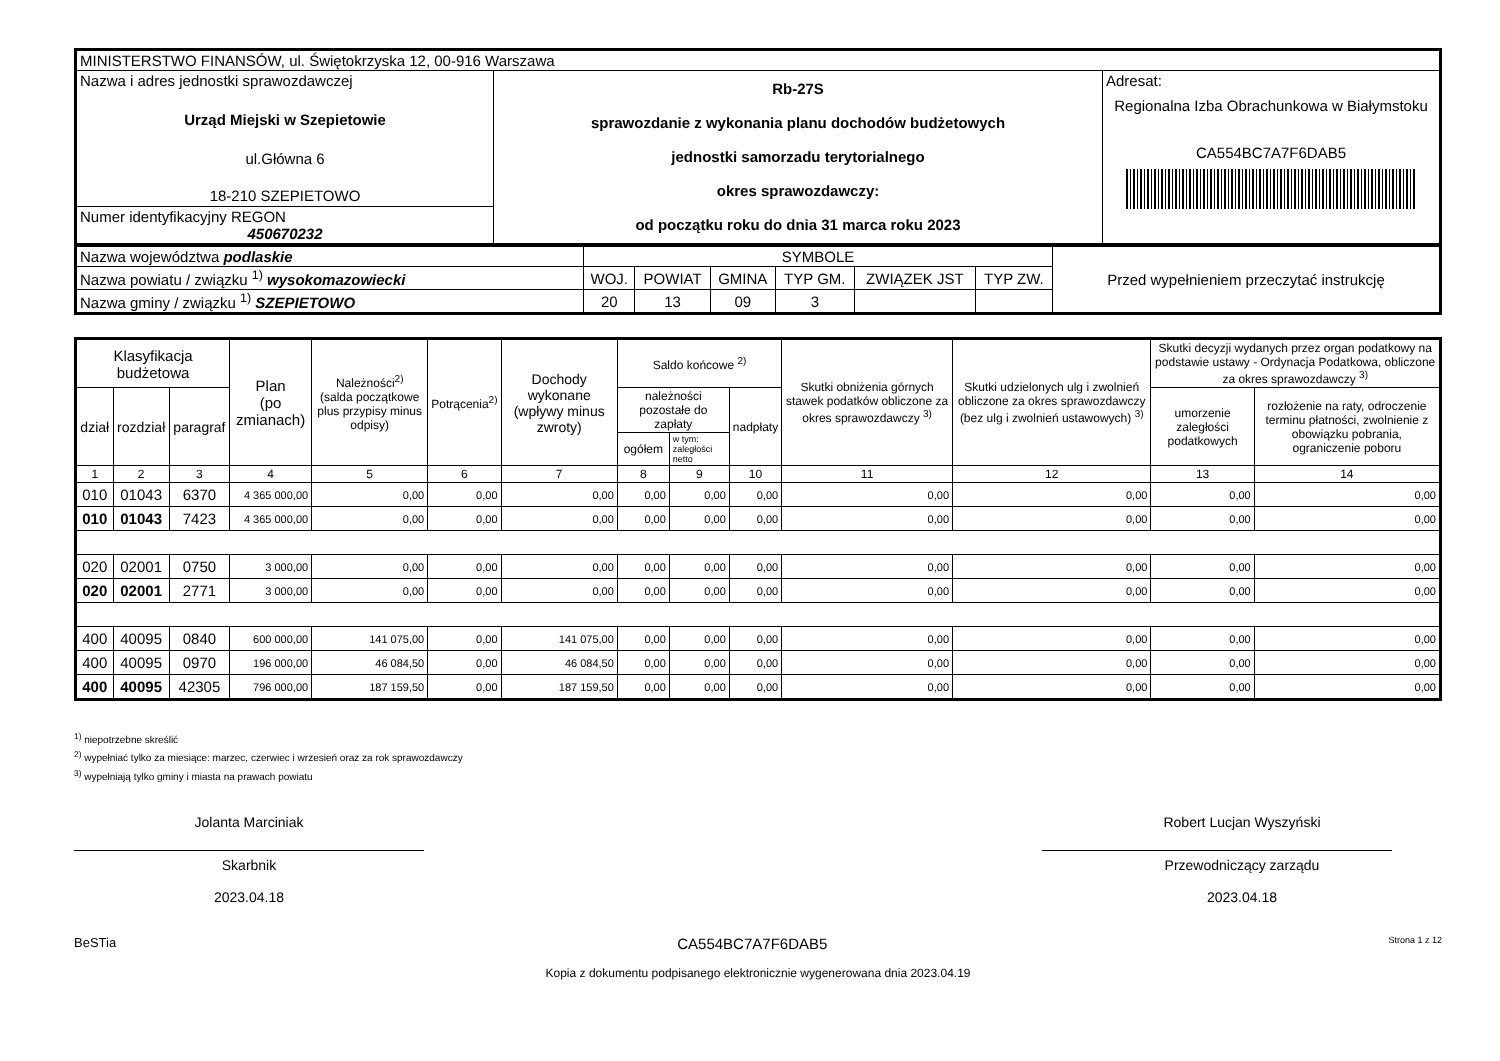| MINISTERSTWO FINANSÓW, ul. Świętokrzyska 12, 00-916 Warszawa | | |
| Nazwa i adres jednostki sprawozdawczej Urząd Miejski w Szepietowie ul.Główna 6 18-210 SZEPIETOWO | Rb-27S sprawozdanie z wykonania planu dochodów budżetowych jednostki samorzadu terytorialnego okres sprawozdawczy: od początku roku do dnia 31 marca roku 2023 | Adresat: Regionalna Izba Obrachunkowa w Białymstoku CA554BC7A7F6DAB5 |
| Numer identyfikacyjny REGON 450670232 | | |
| Nazwa województwa podlaskie | SYMBOLE | | | | | | Przed wypełnieniem przeczytać instrukcję |
| Nazwa powiatu / związku <sup>1)</sup> wysokomazowiecki | WOJ. | POWIAT | GMINA | TYP GM. | ZWIĄZEK JST | TYP ZW. | |
| Nazwa gminy / związku <sup>1)</sup> SZEPIETOWO | 20 | 13 | 09 | 3 | | | |
| Klasyfikacja budżetowa | | | Plan (po zmianach) | Należności<sup>2)</sup> (salda początkowe plus przypisy minus odpisy) | Potrącenia<sup>2)</sup> | Dochody wykonane (wpływy minus zwroty) | Saldo końcowe <sup>2)</sup> | | | Skutki obniżenia górnych stawek podatków obliczone za okres sprawozdawczy <sup>3)</sup> | Skutki udzielonych ulg i zwolnień obliczone za okres sprawozdawczy (bez ulg i zwolnień ustawowych) <sup>3)</sup> | Skutki decyzji wydanych przez organ podatkowy na podstawie ustawy - Ordynacja Podatkowa, obliczone za okres sprawozdawczy <sup>3)</sup> | |
| --- | --- | --- | --- | --- | --- | --- | --- | --- | --- | --- | --- | --- | --- |
| dział | rozdział | paragraf | | | | | należności pozostałe do zapłaty | | nadpłaty | | | umorzenie zaległości podatkowych | rozłożenie na raty, odroczenie terminu płatności, zwolnienie z obowiązku pobrania, ograniczenie poboru |
| | | | | | | | ogółem | w tym: zaległości netto | | | | | |
| 1 | 2 | 3 | 4 | 5 | 6 | 7 | 8 | 9 | 10 | 11 | 12 | 13 | 14 |
| 010 | 01043 | 6370 | 4 365 000,00 | 0,00 | 0,00 | 0,00 | 0,00 | 0,00 | 0,00 | 0,00 | 0,00 | 0,00 | 0,00 |
| 010 | 01043 | 7423 | 4 365 000,00 | 0,00 | 0,00 | 0,00 | 0,00 | 0,00 | 0,00 | 0,00 | 0,00 | 0,00 | 0,00 |
| 020 | 02001 | 0750 | 3 000,00 | 0,00 | 0,00 | 0,00 | 0,00 | 0,00 | 0,00 | 0,00 | 0,00 | 0,00 | 0,00 |
| 020 | 02001 | 2771 | 3 000,00 | 0,00 | 0,00 | 0,00 | 0,00 | 0,00 | 0,00 | 0,00 | 0,00 | 0,00 | 0,00 |
| 400 | 40095 | 0840 | 600 000,00 | 141 075,00 | 0,00 | 141 075,00 | 0,00 | 0,00 | 0,00 | 0,00 | 0,00 | 0,00 | 0,00 |
| 400 | 40095 | 0970 | 196 000,00 | 46 084,50 | 0,00 | 46 084,50 | 0,00 | 0,00 | 0,00 | 0,00 | 0,00 | 0,00 | 0,00 |
| 400 | 40095 | 42305 | 796 000,00 | 187 159,50 | 0,00 | 187 159,50 | 0,00 | 0,00 | 0,00 | 0,00 | 0,00 | 0,00 | 0,00 |
<sup>1)</sup> niepotrzebne skreślić
<sup>2)</sup> wypełniać tylko za miesiące: marzec, czerwiec i wrzesień oraz za rok sprawozdawczy
<sup>3)</sup> wypełniają tylko gminy i miasta na prawach powiatu
Jolanta Marciniak
Skarbnik
2023.04.18
Robert Lucjan Wyszyński
Przewodniczący zarządu
2023.04.18
BeSTia CA554BC7A7F6DAB5 Strona 1 z 12
Kopia z dokumentu podpisanego elektronicznie wygenerowana dnia 2023.04.19